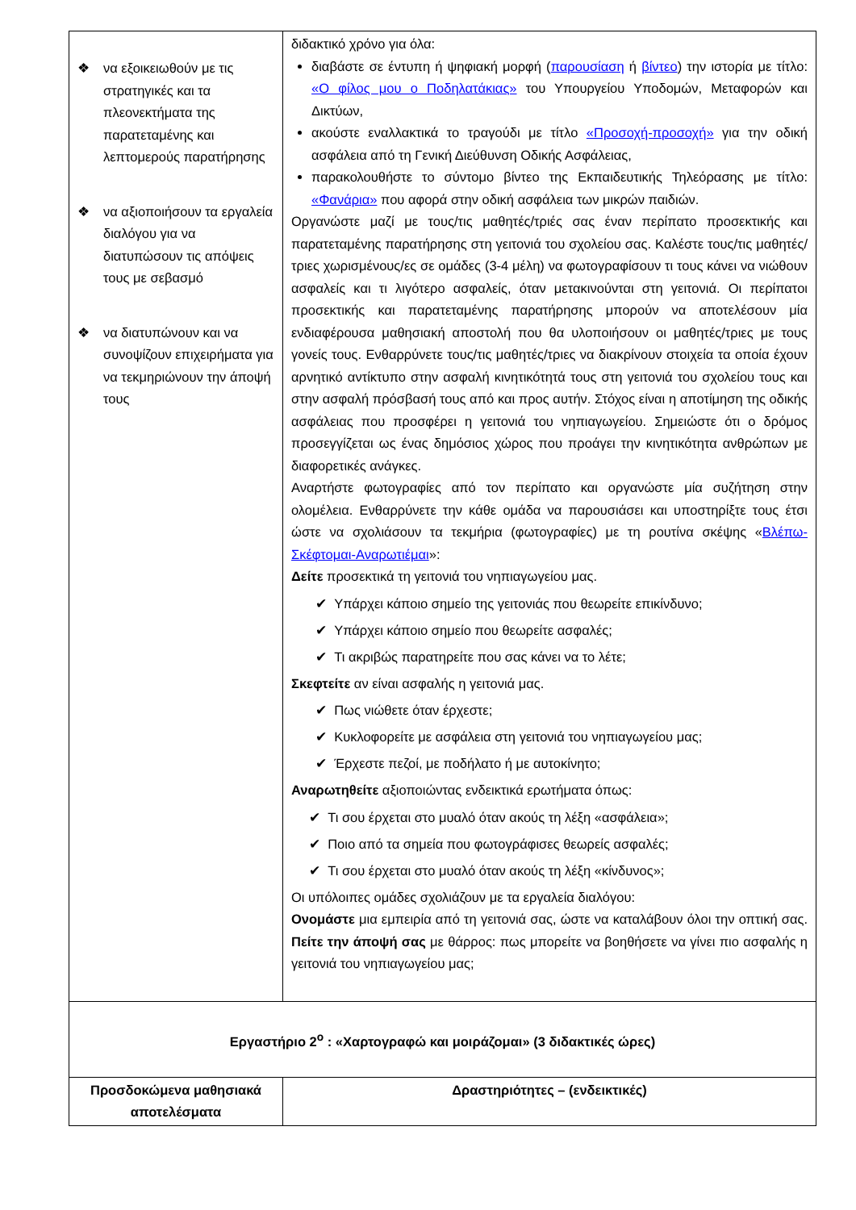| ❖ να εξοικειωθούν με τις στρατηγικές και τα πλεονεκτήματα της παρατεταμένης και λεπτομερούς παρατήρησης ❖ να αξιοποιήσουν τα εργαλεία διαλόγου για να διατυπώσουν τις απόψεις τους με σεβασμό ❖ να διατυπώνουν και να συνοψίζουν επιχειρήματα για να τεκμηριώνουν την άποψή τους | διδακτικό χρόνο για όλα: διαβάστε σε έντυπη ή ψηφιακή μορφή ( παρουσίαση ή βίντεο ) την ιστορία με τίτλο: «Ο φίλος μου ο Ποδηλατάκιας» του Υπουργείου Υποδομών, Μεταφορών και Δικτύων, ακούστε εναλλακτικά το τραγούδι με τίτλο «Προσοχή-προσοχή» για την οδική ασφάλεια από τη Γενική Διεύθυνση Οδικής Ασφάλειας, παρακολουθήστε το σύντομο βίντεο της Εκπαιδευτικής Τηλεόρασης με τίτλο: «Φανάρια» που αφορά στην οδική ασφάλεια των μικρών παιδιών. Οργανώστε μαζί με τους/τις μαθητές/τριές σας έναν περίπατο προσεκτικής και παρατεταμένης παρατήρησης στη γειτονιά του σχολείου σας. Καλέστε τους/τις μαθητές/τριες χωρισμένους/ες σε ομάδες (3-4 μέλη) να φωτογραφίσουν τι τους κάνει να νιώθουν ασφαλείς και τι λιγότερο ασφαλείς, όταν μετακινούνται στη γειτονιά. Οι περίπατοι προσεκτικής και παρατεταμένης παρατήρησης μπορούν να αποτελέσουν μία ενδιαφέρουσα μαθησιακή αποστολή που θα υλοποιήσουν οι μαθητές/τριες με τους γονείς τους. Ενθαρρύνετε τους/τις μαθητές/τριες να διακρίνουν στοιχεία τα οποία έχουν αρνητικό αντίκτυπο στην ασφαλή κινητικότητά τους στη γειτονιά του σχολείου τους και στην ασφαλή πρόσβασή τους από και προς αυτήν. Στόχος είναι η αποτίμηση της οδικής ασφάλειας που προσφέρει η γειτονιά του νηπιαγωγείου. Σημειώστε ότι ο δρόμος προσεγγίζεται ως ένας δημόσιος χώρος που προάγει την κινητικότητα ανθρώπων με διαφορετικές ανάγκες. Αναρτήστε φωτογραφίες από τον περίπατο και οργανώστε μία συζήτηση στην ολομέλεια. Ενθαρρύνετε την κάθε ομάδα να παρουσιάσει και υποστηρίξτε τους έτσι ώστε να σχολιάσουν τα τεκμήρια (φωτογραφίες) με τη ρουτίνα σκέψης « Βλέπω-Σκέφτομαι-Αναρωτιέμαι »: Δείτε προσεκτικά τη γειτονιά του νηπιαγωγείου μας. ✔ Υπάρχει κάποιο σημείο της γειτονιάς που θεωρείτε επικίνδυνο; ✔ Υπάρχει κάποιο σημείο που θεωρείτε ασφαλές; ✔ Τι ακριβώς παρατηρείτε που σας κάνει να το λέτε; Σκεφτείτε αν είναι ασφαλής η γειτονιά μας. ✔ Πως νιώθετε όταν έρχεστε; ✔ Κυκλοφορείτε με ασφάλεια στη γειτονιά του νηπιαγωγείου μας; ✔ Έρχεστε πεζοί, με ποδήλατο ή με αυτοκίνητο; Αναρωτηθείτε αξιοποιώντας ενδεικτικά ερωτήματα όπως: ✔ Τι σου έρχεται στο μυαλό όταν ακούς τη λέξη «ασφάλεια»; ✔ Ποιο από τα σημεία που φωτογράφισες θεωρείς ασφαλές; ✔ Τι σου έρχεται στο μυαλό όταν ακούς τη λέξη «κίνδυνος»; Οι υπόλοιπες ομάδες σχολιάζουν με τα εργαλεία διαλόγου: Ονομάστε μια εμπειρία από τη γειτονιά σας, ώστε να καταλάβουν όλοι την οπτική σας. Πείτε την άποψή σας με θάρρος: πως μπορείτε να βοηθήσετε να γίνει πιο ασφαλής η γειτονιά του νηπιαγωγείου μας; |
| Εργαστήριο 2<sup>ο</sup> : «Χαρτογραφώ και μοιράζομαι» (3 διδακτικές ώρες) | |
| Προσδοκώμενα μαθησιακά αποτελέσματα | Δραστηριότητες – (ενδεικτικές) |